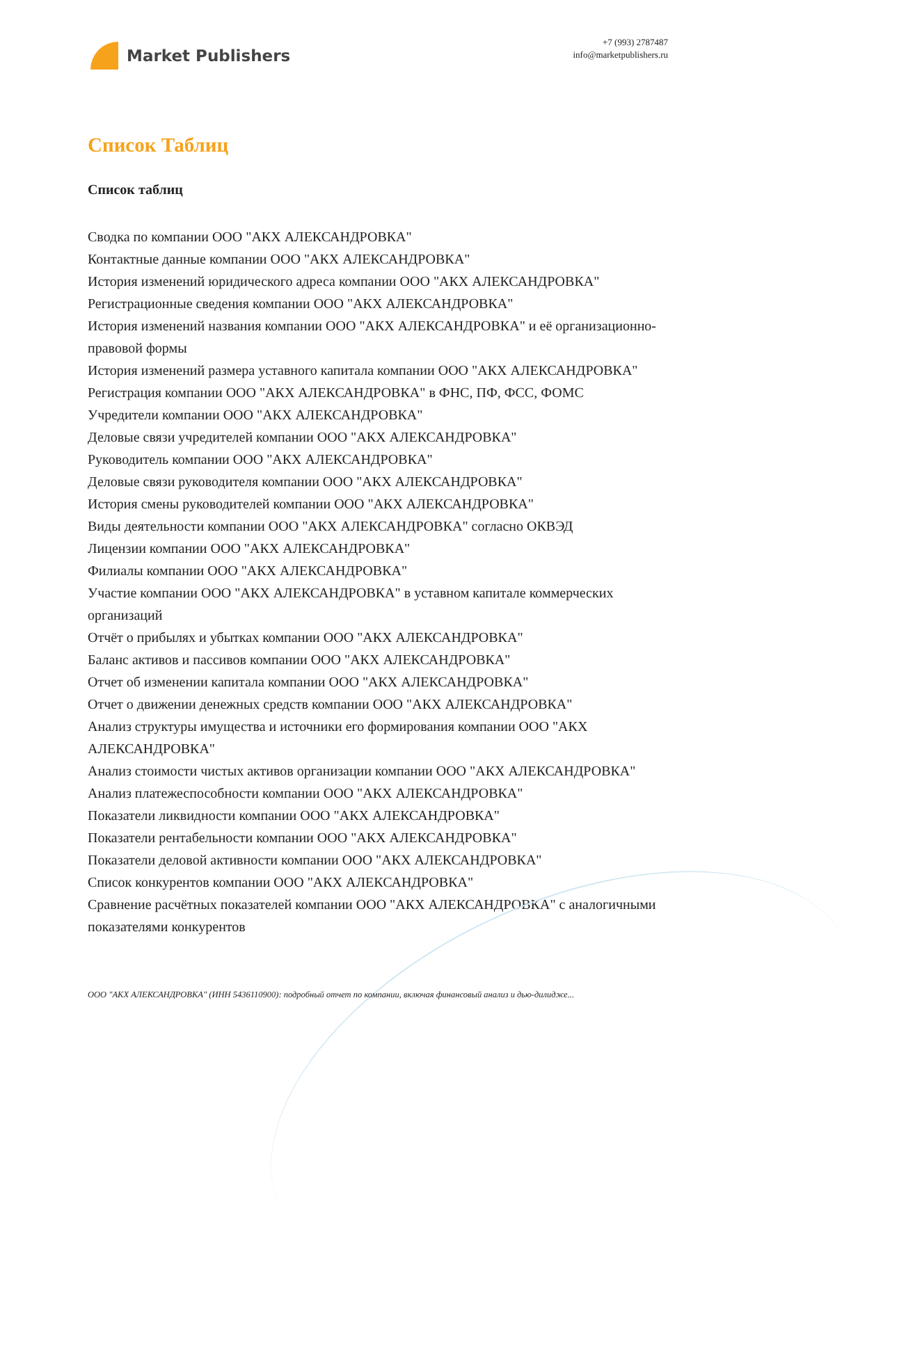Market Publishers
+7 (993) 2787487
info@marketpublishers.ru
Список Таблиц
Список таблиц
Сводка по компании ООО "АКХ АЛЕКСАНДРОВКА"
Контактные данные компании ООО "АКХ АЛЕКСАНДРОВКА"
История изменений юридического адреса компании ООО "АКХ АЛЕКСАНДРОВКА"
Регистрационные сведения компании ООО "АКХ АЛЕКСАНДРОВКА"
История изменений названия компании ООО "АКХ АЛЕКСАНДРОВКА" и её организационно-правовой формы
История изменений размера уставного капитала компании ООО "АКХ АЛЕКСАНДРОВКА"
Регистрация компании ООО "АКХ АЛЕКСАНДРОВКА" в ФНС, ПФ, ФСС, ФОМС
Учредители компании ООО "АКХ АЛЕКСАНДРОВКА"
Деловые связи учредителей компании ООО "АКХ АЛЕКСАНДРОВКА"
Руководитель компании ООО "АКХ АЛЕКСАНДРОВКА"
Деловые связи руководителя компании ООО "АКХ АЛЕКСАНДРОВКА"
История смены руководителей компании ООО "АКХ АЛЕКСАНДРОВКА"
Виды деятельности компании ООО "АКХ АЛЕКСАНДРОВКА" согласно ОКВЭД
Лицензии компании ООО "АКХ АЛЕКСАНДРОВКА"
Филиалы компании ООО "АКХ АЛЕКСАНДРОВКА"
Участие компании ООО "АКХ АЛЕКСАНДРОВКА" в уставном капитале коммерческих организаций
Отчёт о прибылях и убытках компании ООО "АКХ АЛЕКСАНДРОВКА"
Баланс активов и пассивов компании ООО "АКХ АЛЕКСАНДРОВКА"
Отчет об изменении капитала компании ООО "АКХ АЛЕКСАНДРОВКА"
Отчет о движении денежных средств компании ООО "АКХ АЛЕКСАНДРОВКА"
Анализ структуры имущества и источники его формирования компании ООО "АКХ АЛЕКСАНДРОВКА"
Анализ стоимости чистых активов организации компании ООО "АКХ АЛЕКСАНДРОВКА"
Анализ платежеспособности компании ООО "АКХ АЛЕКСАНДРОВКА"
Показатели ликвидности компании ООО "АКХ АЛЕКСАНДРОВКА"
Показатели рентабельности компании ООО "АКХ АЛЕКСАНДРОВКА"
Показатели деловой активности компании ООО "АКХ АЛЕКСАНДРОВКА"
Список конкурентов компании ООО "АКХ АЛЕКСАНДРОВКА"
Сравнение расчётных показателей компании ООО "АКХ АЛЕКСАНДРОВКА" с аналогичными показателями конкурентов
ООО "АКХ АЛЕКСАНДРОВКА" (ИНН 5436110900): подробный отчет по компании, включая финансовый анализ и дью-дилидже...